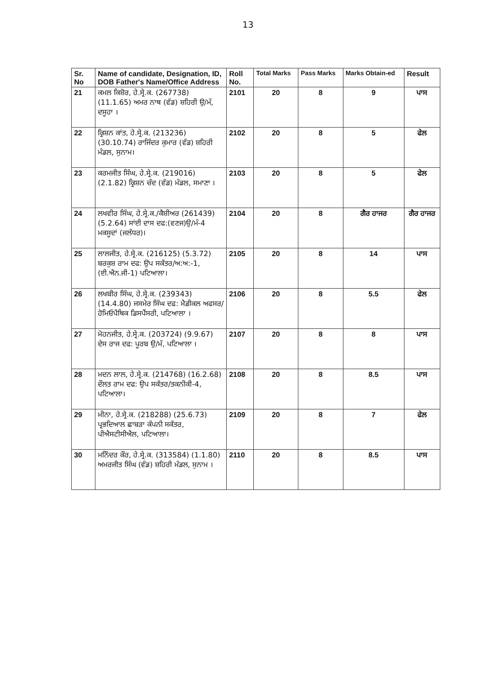13
| Sr. No | Name of candidate, Designation, ID, DOB Father's Name/Office Address | Roll No. | Total Marks | Pass Marks | Marks Obtain-ed | Result |
| --- | --- | --- | --- | --- | --- | --- |
| 21 | ਕਮਲ ਕਿਸ਼ੋਰ, ਹੇ.ਸ੍ਰੇ.ਕ. (267738) (11.1.65) ਅਮਰ ਨਾਥ (ਵੰਡ) ਸ਼ਹਿਰੀ ਉ/ਮੰ, ਦਸੂਹਾ । | 2101 | 20 | 8 | 9 | ਪਾਸ |
| 22 | ਕ੍ਰਿਸ਼ਨ ਕਾਂਤ, ਹੇ.ਸ੍ਰੇ.ਕ. (213236) (30.10.74) ਰਾਜਿੰਦਰ ਕੁਮਾਰ (ਵੰਡ) ਸ਼ਹਿਰੀ ਮੰਡਲ, ਸੁਨਾਮ। | 2102 | 20 | 8 | 5 | ਫੇਲ |
| 23 | ਕਰਮਜੀਤ ਸਿੰਘ, ਹੇ.ਸ੍ਰੇ.ਕ. (219016) (2.1.82) ਕ੍ਰਿਸ਼ਨ ਚੰਦ (ਵੰਡ) ਮੰਡਲ, ਸਮਾਣਾ । | 2103 | 20 | 8 | 5 | ਫੇਲ |
| 24 | ਲਖਵੀਰ ਸਿੰਘ, ਹੇ.ਸ੍ਰੇ.ਕ./ਕੈਸ਼ੀਅਰ (261439) (5.2.64) ਸਾਂਈ ਦਾਸ ਦਫ:(ਵਣਜ)ਉ/ਮੰ-4 ਮਕਸੂਦਾਂ (ਜਲੰਧਰ)। | 2104 | 20 | 8 | ਗੈਰ ਹਾਜਰ | ਗੈਰ ਹਾਜਰ |
| 25 | ਲਾਲਜੀਤ, ਹੇ.ਸ੍ਰੇ.ਕ. (216125) (5.3.72) ਬਰਕੁਸ਼ ਰਾਮ ਦਫ: ਉਪ ਸਕੱਤਰ/ਅ:ਅ:-1, (ਈ.ਐਨ.ਜੀ-1) ਪਟਿਆਲਾ। | 2105 | 20 | 8 | 14 | ਪਾਸ |
| 26 | ਲਖਬੀਰ ਸਿੰਘ, ਹੇ.ਸ੍ਰੇ.ਕ. (239343) (14.4.80) ਜਸਮੇਰ ਸਿੰਘ ਦਫ: ਮੈਡੀਕਲ ਅਫਸਰ/ਹੋਮਿਓਪੈਥਿਕ ਡਿਸਪੈਂਸਰੀ, ਪਟਿਆਲਾ । | 2106 | 20 | 8 | 5.5 | ਫੇਲ |
| 27 | ਮੋਹਨਜੀਤ, ਹੇ.ਸ੍ਰੇ.ਕ. (203724) (9.9.67) ਦੇਸ ਰਾਜ ਦਫ: ਪੂਰਬ ਉ/ਮੰ, ਪਟਿਆਲਾ । | 2107 | 20 | 8 | 8 | ਪਾਸ |
| 28 | ਮਦਨ ਲਾਲ, ਹੇ.ਸ੍ਰੇ.ਕ. (214768) (16.2.68) ਦੌਲਤ ਰਾਮ ਦਫ: ਉਪ ਸਕੱਤਰ/ਤਕਨੀਕੀ-4, ਪਟਿਆਲਾ। | 2108 | 20 | 8 | 8.5 | ਪਾਸ |
| 29 | ਮੀਨਾ, ਹੇ.ਸ੍ਰੇ.ਕ. (218288) (25.6.73) ਪ੍ਰਭਦਿਆਲ ਛਾਬੜਾ ਕੰਪਨੀ ਸਕੱਤਰ, ਪੀਐਸਟੀਸੀਐਲ, ਪਟਿਆਲਾ। | 2109 | 20 | 8 | 7 | ਫੇਲ |
| 30 | ਮਨਿੰਦਰ ਕੌਰ, ਹੇ.ਸ੍ਰੇ.ਕ. (313584) (1.1.80) ਅਮਰਜੀਤ ਸਿੰਘ (ਵੰਡ) ਸ਼ਹਿਰੀ ਮੰਡਲ, ਸੁਨਾਮ । | 2110 | 20 | 8 | 8.5 | ਪਾਸ |